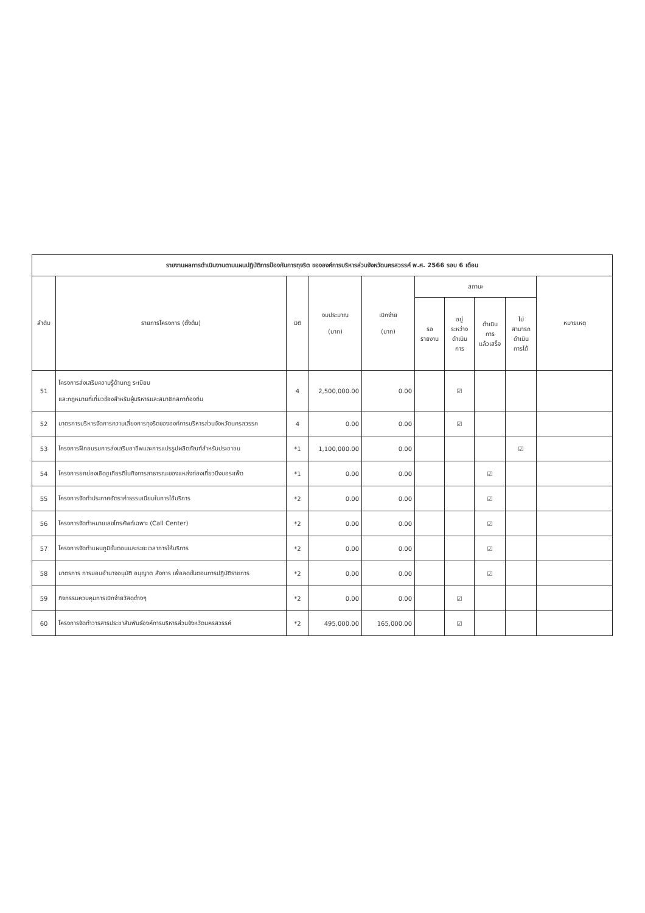| รายงานผลการดำเนินงานตามแผนปฏิบัติการป้องกันการทุจริต ขององค์การบริหารส่วนจังหวัดนครสวรรค์ พ.ศ. 2566 รอบ 6 เดือน | | | | | | | | | |
| --- | --- | --- | --- | --- | --- | --- | --- | --- | --- |
| ลำดับ | รายการโครงการ (ตั้งต้น) | มิติ | งบประมาณ (บาท) | เบิกจ่าย (บาท) | สถานะ | | | | หมายเหตุ |
| | | | | | รอ รายงาน | อยู่ ระหว่าง ดำเนิน การ | ดำเนิน การ แล้วเสร็จ | ไม่ สามารถ ดำเนิน การได้ | |
| 51 | โครงการส่งเสริมความรู้ด้านกฎ ระเบียบ และกฎหมายที่เกี่ยวข้องสำหรับผู้บริหารและสมาชิกสภาท้องถิ่น | 4 | 2,500,000.00 | 0.00 | | ☑ | | | |
| 52 | มาตรการบริหารจัดการความเสี่ยงการทุจริตขององค์การบริหารส่วนจังหวัดนครสวรรค | 4 | 0.00 | 0.00 | | ☑ | | | |
| 53 | โครงการฝึกอบรมการส่งเสริมอาชีพและการแปรรูปผลิตภัณฑ์สำหรับประชาชน | *1 | 1,100,000.00 | 0.00 | | | | ☑ | |
| 54 | โครงการยกย่องเชิดชูเกียรติในกิจการสาธารณะของแหล่งท่องเที่ยวบึงบอระเพ็ด | *1 | 0.00 | 0.00 | | | ☑ | | |
| 55 | โครงการจัดทำประกาศอัตราค่าธรรมเนียมในการใช้บริการ | *2 | 0.00 | 0.00 | | | ☑ | | |
| 56 | โครงการจัดทำหมายเลขโทรศัพท์เฉพาะ (Call Center) | *2 | 0.00 | 0.00 | | | ☑ | | |
| 57 | โครงการจัดทำแผนภูมิขั้นตอนและระยะเวลาการให้บริการ | *2 | 0.00 | 0.00 | | | ☑ | | |
| 58 | มาตรการ การมอบอำนาจอนุมัติ อนุญาต สั่งการ เพื่อลดขั้นตอนการปฏิบัติราชการ | *2 | 0.00 | 0.00 | | | ☑ | | |
| 59 | กิจกรรมควบคุมการเบิกจ่ายวัสดุต่างๆ | *2 | 0.00 | 0.00 | | ☑ | | | |
| 60 | โครงการจัดทำวารสารประชาสัมพันธ์องค์การบริหารส่วนจังหวัดนครสวรรค์ | *2 | 495,000.00 | 165,000.00 | | ☑ | | | |